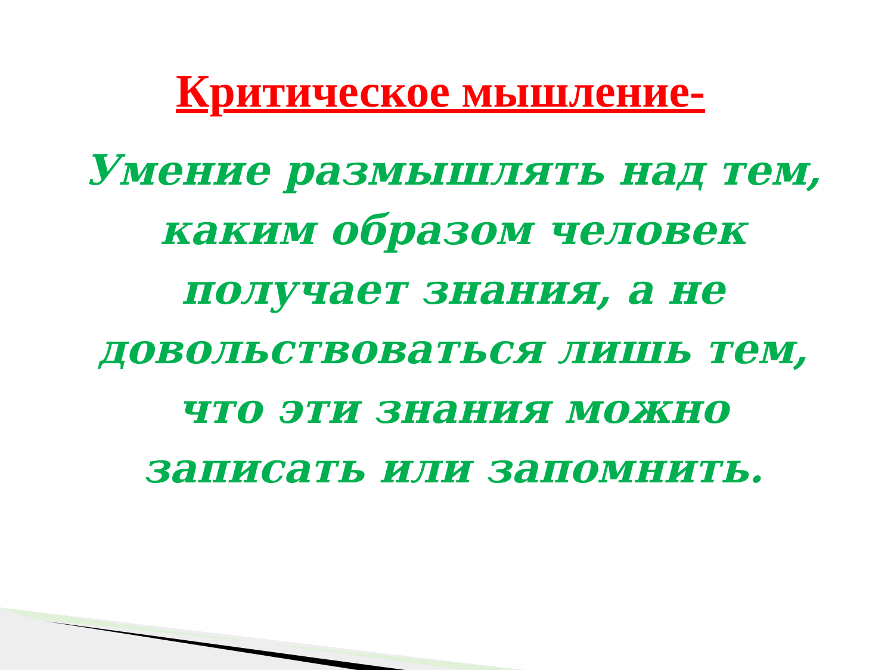Критическое мышление-
Умение размышлять над тем, каким образом человек получает знания, а не довольствоваться лишь тем, что эти знания можно записать или запомнить.